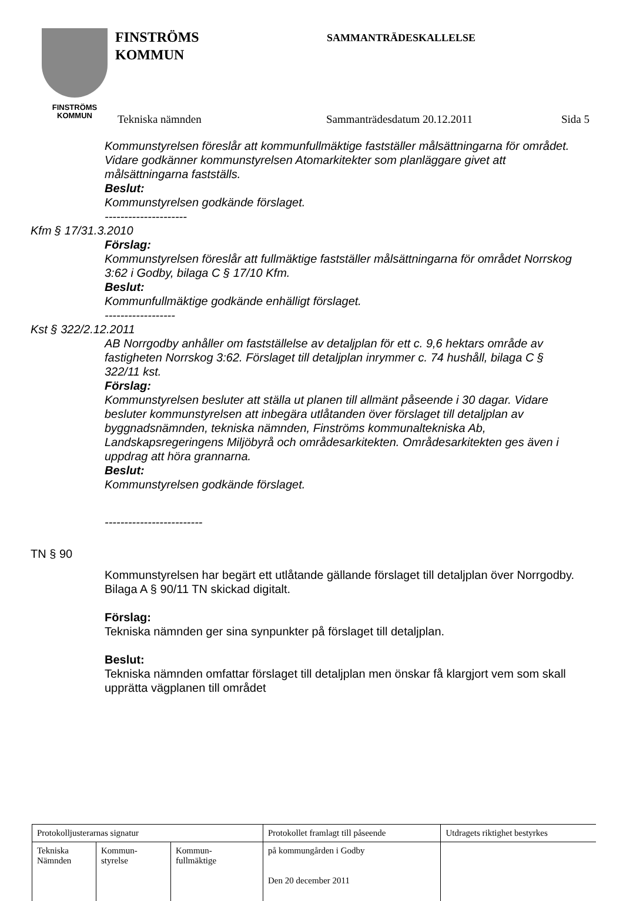FINSTRÖMS
KOMMUN
FINSTRÖMS
KOMMUN
SAMMANTRÄDESKALLELSE
Tekniska nämnden Sammanträdesdatum 20.12.2011 Sida 5
Kommunstyrelsen föreslår att kommunfullmäktige fastställer målsättningarna för området. Vidare godkänner kommunstyrelsen Atomarkitekter som planläggare givet att målsättningarna fastställs.
Beslut:
Kommunstyrelsen godkände förslaget.
---------------------
Kfm § 17/31.3.2010
Förslag:
Kommunstyrelsen föreslår att fullmäktige fastställer målsättningarna för området Norrskog 3:62 i Godby, bilaga C § 17/10 Kfm.
Beslut:
Kommunfullmäktige godkände enhälligt förslaget.
------------------
Kst § 322/2.12.2011
AB Norrgodby anhåller om fastställelse av detaljplan för ett c. 9,6 hektars område av fastigheten Norrskog 3:62. Förslaget till detaljplan inrymmer c. 74 hushåll, bilaga C § 322/11 kst.
Förslag:
Kommunstyrelsen besluter att ställa ut planen till allmänt påseende i 30 dagar. Vidare besluter kommunstyrelsen att inbegära utlåtanden över förslaget till detaljplan av byggnadsnämnden, tekniska nämnden, Finströms kommunaltekniska Ab, Landskapsregeringens Miljöbyrå och områdesarkitekten. Områdesarkitekten ges även i uppdrag att höra grannarna.
Beslut:
Kommunstyrelsen godkände förslaget.
-------------------------
TN § 90
Kommunstyrelsen har begärt ett utlåtande gällande förslaget till detaljplan över Norrgodby. Bilaga A § 90/11 TN skickad digitalt.
Förslag:
Tekniska nämnden ger sina synpunkter på förslaget till detaljplan.
Beslut:
Tekniska nämnden omfattar förslaget till detaljplan men önskar få klargjort vem som skall upprätta vägplanen till området
| Protokolljusterarnas signatur | | | Protokollet framlagt till påseende | Utdragets riktighet bestyrkes |
| Tekniska Nämnden | Kommun- styrelse | Kommun- fullmäktige | på kommungården i Godby Den 20 december 2011 | |